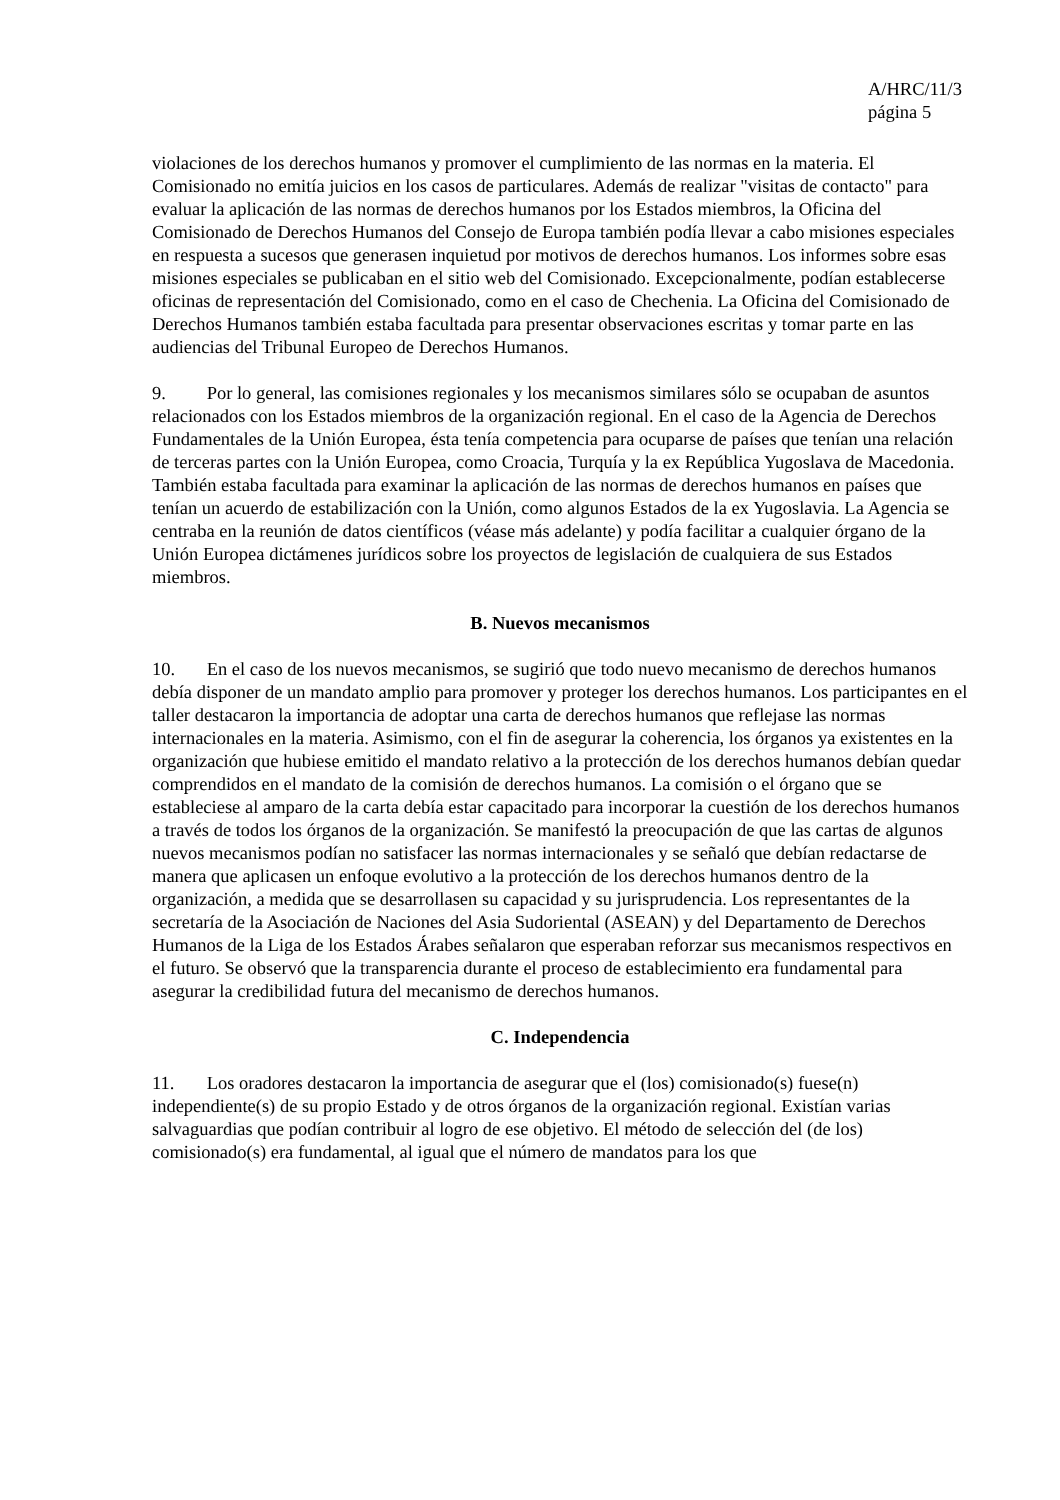A/HRC/11/3
página 5
violaciones de los derechos humanos y promover el cumplimiento de las normas en la materia. El Comisionado no emitía juicios en los casos de particulares. Además de realizar "visitas de contacto" para evaluar la aplicación de las normas de derechos humanos por los Estados miembros, la Oficina del Comisionado de Derechos Humanos del Consejo de Europa también podía llevar a cabo misiones especiales en respuesta a sucesos que generasen inquietud por motivos de derechos humanos. Los informes sobre esas misiones especiales se publicaban en el sitio web del Comisionado. Excepcionalmente, podían establecerse oficinas de representación del Comisionado, como en el caso de Chechenia. La Oficina del Comisionado de Derechos Humanos también estaba facultada para presentar observaciones escritas y tomar parte en las audiencias del Tribunal Europeo de Derechos Humanos.
9. Por lo general, las comisiones regionales y los mecanismos similares sólo se ocupaban de asuntos relacionados con los Estados miembros de la organización regional. En el caso de la Agencia de Derechos Fundamentales de la Unión Europea, ésta tenía competencia para ocuparse de países que tenían una relación de terceras partes con la Unión Europea, como Croacia, Turquía y la ex República Yugoslava de Macedonia. También estaba facultada para examinar la aplicación de las normas de derechos humanos en países que tenían un acuerdo de estabilización con la Unión, como algunos Estados de la ex Yugoslavia. La Agencia se centraba en la reunión de datos científicos (véase más adelante) y podía facilitar a cualquier órgano de la Unión Europea dictámenes jurídicos sobre los proyectos de legislación de cualquiera de sus Estados miembros.
B. Nuevos mecanismos
10. En el caso de los nuevos mecanismos, se sugirió que todo nuevo mecanismo de derechos humanos debía disponer de un mandato amplio para promover y proteger los derechos humanos. Los participantes en el taller destacaron la importancia de adoptar una carta de derechos humanos que reflejase las normas internacionales en la materia. Asimismo, con el fin de asegurar la coherencia, los órganos ya existentes en la organización que hubiese emitido el mandato relativo a la protección de los derechos humanos debían quedar comprendidos en el mandato de la comisión de derechos humanos. La comisión o el órgano que se estableciese al amparo de la carta debía estar capacitado para incorporar la cuestión de los derechos humanos a través de todos los órganos de la organización. Se manifestó la preocupación de que las cartas de algunos nuevos mecanismos podían no satisfacer las normas internacionales y se señaló que debían redactarse de manera que aplicasen un enfoque evolutivo a la protección de los derechos humanos dentro de la organización, a medida que se desarrollasen su capacidad y su jurisprudencia. Los representantes de la secretaría de la Asociación de Naciones del Asia Sudoriental (ASEAN) y del Departamento de Derechos Humanos de la Liga de los Estados Árabes señalaron que esperaban reforzar sus mecanismos respectivos en el futuro. Se observó que la transparencia durante el proceso de establecimiento era fundamental para asegurar la credibilidad futura del mecanismo de derechos humanos.
C. Independencia
11. Los oradores destacaron la importancia de asegurar que el (los) comisionado(s) fuese(n) independiente(s) de su propio Estado y de otros órganos de la organización regional. Existían varias salvaguardias que podían contribuir al logro de ese objetivo. El método de selección del (de los) comisionado(s) era fundamental, al igual que el número de mandatos para los que